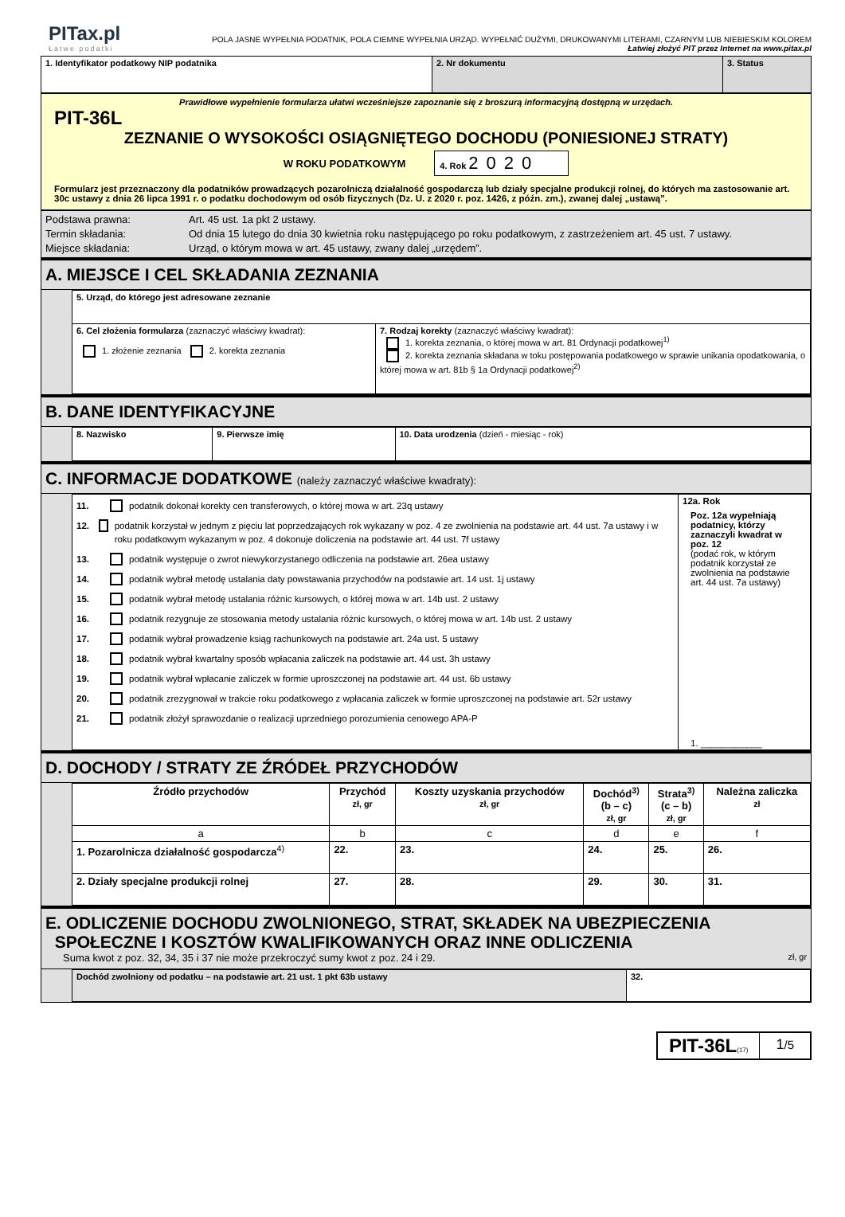PITax.pl
Łatwe podatki
POLA JASNE WYPEŁNIA PODATNIK, POLA CIEMNE WYPEŁNIA URZĄD. WYPEŁNIĆ DUŻYMI, DRUKOWANYMI LITERAMI, CZARNYM LUB NIEBIESKIM KOLOREM
Łatwiej złożyć PIT przez Internet na www.pitax.pl
| 1. Identyfikator podatkowy NIP podatnika | 2. Nr dokumentu | 3. Status |
Prawidłowe wypełnienie formularza ułatwi wcześniejsze zapoznanie się z broszurą informacyjną dostępną w urzędach.
PIT-36L
ZEZNANIE O WYSOKOŚCI OSIĄGNIĘTEGO DOCHODU (PONIESIONEJ STRATY)
W ROKU PODATKOWYM
4. Rok 2020
Formularz jest przeznaczony dla podatników prowadzących pozarolniczą działalność gospodarczą lub działy specjalne produkcji rolnej, do których ma zastosowanie art. 30c ustawy z dnia 26 lipca 1991 r. o podatku dochodowym od osób fizycznych (Dz. U. z 2020 r. poz. 1426, z późn. zm.), zwanej dalej „ustawą”.
Podstawa prawna: Art. 45 ust. 1a pkt 2 ustawy.
Termin składania: Od dnia 15 lutego do dnia 30 kwietnia roku następującego po roku podatkowym, z zastrzeżeniem art. 45 ust. 7 ustawy.
Miejsce składania: Urząd, o którym mowa w art. 45 ustawy, zwany dalej „urzędem”.
A. MIEJSCE I CEL SKŁADANIA ZEZNANIA
| 5. Urząd, do którego jest adresowane zeznanie | |
| 6. Cel złożenia formularza (zaznaczyć właściwy kwadrat): 1. złożenie zeznania 2. korekta zeznania | 7. Rodzaj korekty (zaznaczyć właściwy kwadrat): 1. korekta zeznania, o której mowa w art. 81 Ordynacji podatkowej<sup>1)</sup> 2. korekta zeznania składana w toku postępowania podatkowego w sprawie unikania opodatkowania, o której mowa w art. 81b § 1a Ordynacji podatkowej<sup>2)</sup> |
B. DANE IDENTYFIKACYJNE
| 8. Nazwisko | 9. Pierwsze imię | 10. Data urodzenia (dzień - miesiąc - rok) |
C. INFORMACJE DODATKOWE (należy zaznaczyć właściwe kwadraty):
| 11. podatnik dokonał korekty cen transferowych, o której mowa w art. 23q ustawy 12. podatnik korzystał w jednym z pięciu lat poprzedzających rok wykazany w poz. 4 ze zwolnienia na podstawie art. 44 ust. 7a ustawy i w roku podatkowym wykazanym w poz. 4 dokonuje doliczenia na podstawie art. 44 ust. 7f ustawy 13. podatnik występuje o zwrot niewykorzystanego odliczenia na podstawie art. 26ea ustawy 14. podatnik wybrał metodę ustalania daty powstawania przychodów na podstawie art. 14 ust. 1j ustawy 15. podatnik wybrał metodę ustalania różnic kursowych, o której mowa w art. 14b ust. 2 ustawy 16. podatnik rezygnuje ze stosowania metody ustalania różnic kursowych, o której mowa w art. 14b ust. 2 ustawy 17. podatnik wybrał prowadzenie ksiąg rachunkowych na podstawie art. 24a ust. 5 ustawy 18. podatnik wybrał kwartalny sposób wpłacania zaliczek na podstawie art. 44 ust. 3h ustawy 19. podatnik wybrał wpłacanie zaliczek w formie uproszczonej na podstawie art. 44 ust. 6b ustawy 20. podatnik zrezygnował w trakcie roku podatkowego z wpłacania zaliczek w formie uproszczonej na podstawie art. 52r ustawy 21. podatnik złożył sprawozdanie o realizacji uprzedniego porozumienia cenowego APA-P | 12a. Rok Poz. 12a wypełniają podatnicy, którzy zaznaczyli kwadrat w poz. 12 (podać rok, w którym podatnik korzystał ze zwolnienia na podstawie art. 44 ust. 7a ustawy) 1. ____________ |
D. DOCHODY / STRATY ZE ŹRÓDEŁ PRZYCHODÓW
| Źródło przychodów | Przychód zł, gr | Koszty uzyskania przychodów zł, gr | Dochód<sup>3)</sup> (b – c) zł, gr | Strata<sup>3)</sup> (c – b) zł, gr | Należna zaliczka zł |
| --- | --- | --- | --- | --- | --- |
| a | b | c | d | e | f |
| 1. Pozarolnicza działalność gospodarcza<sup>4)</sup> | 22. | 23. | 24. | 25. | 26. |
| 2. Działy specjalne produkcji rolnej | 27. | 28. | 29. | 30. | 31. |
E. ODLICZENIE DOCHODU ZWOLNIONEGO, STRAT, SKŁADEK NA UBEZPIECZENIA
SPOŁECZNE I KOSZTÓW KWALIFIKOWANYCH ORAZ INNE ODLICZENIA
Suma kwot z poz. 32, 34, 35 i 37 nie może przekroczyć sumy kwot z poz. 24 i 29. zł, gr
| Dochód zwolniony od podatku – na podstawie art. 21 ust. 1 pkt 63b ustawy | 32. |
PIT-36L(17) 1/5